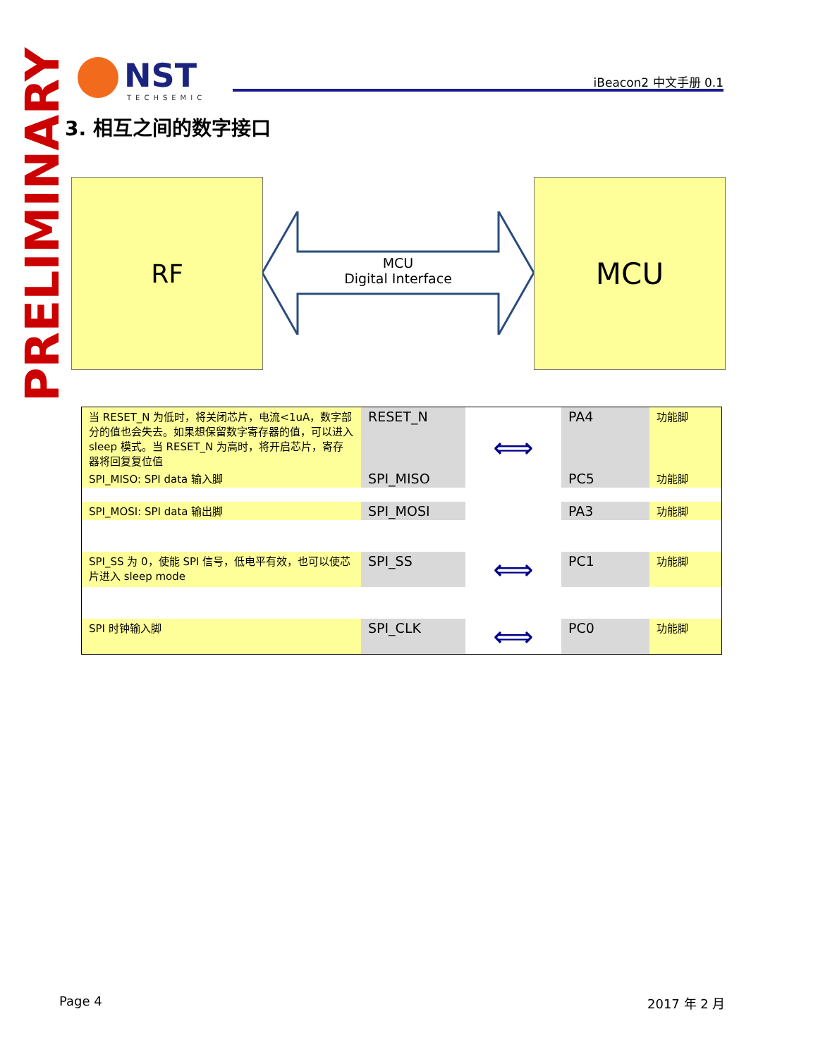NST
TECHSEMIC
iBeacon2 中文手册 0.1
PRELIMINARY
3. 相互之间的数字接口
RF
MCU
Digital Interface
MCU
| 当 RESET_N 为低时，将关闭芯片，电流<1uA，数字部分的值也会失去。如果想保留数字寄存器的值，可以进入 sleep 模式。当 RESET_N 为高时，将开启芯片，寄存器将回复复位值 | RESET_N | ⟺ | PA4 | 功能脚 |
| SPI_MISO: SPI data 输入脚 | SPI_MISO | | PC5 | 功能脚 |
| SPI_MOSI: SPI data 输出脚 | SPI_MOSI | | PA3 | 功能脚 |
| SPI_SS 为 0，使能 SPI 信号，低电平有效，也可以使芯片进入 sleep mode | SPI_SS | ⟺ | PC1 | 功能脚 |
| SPI 时钟输入脚 | SPI_CLK | ⟺ | PC0 | 功能脚 |
Page 4 2017 年 2 月